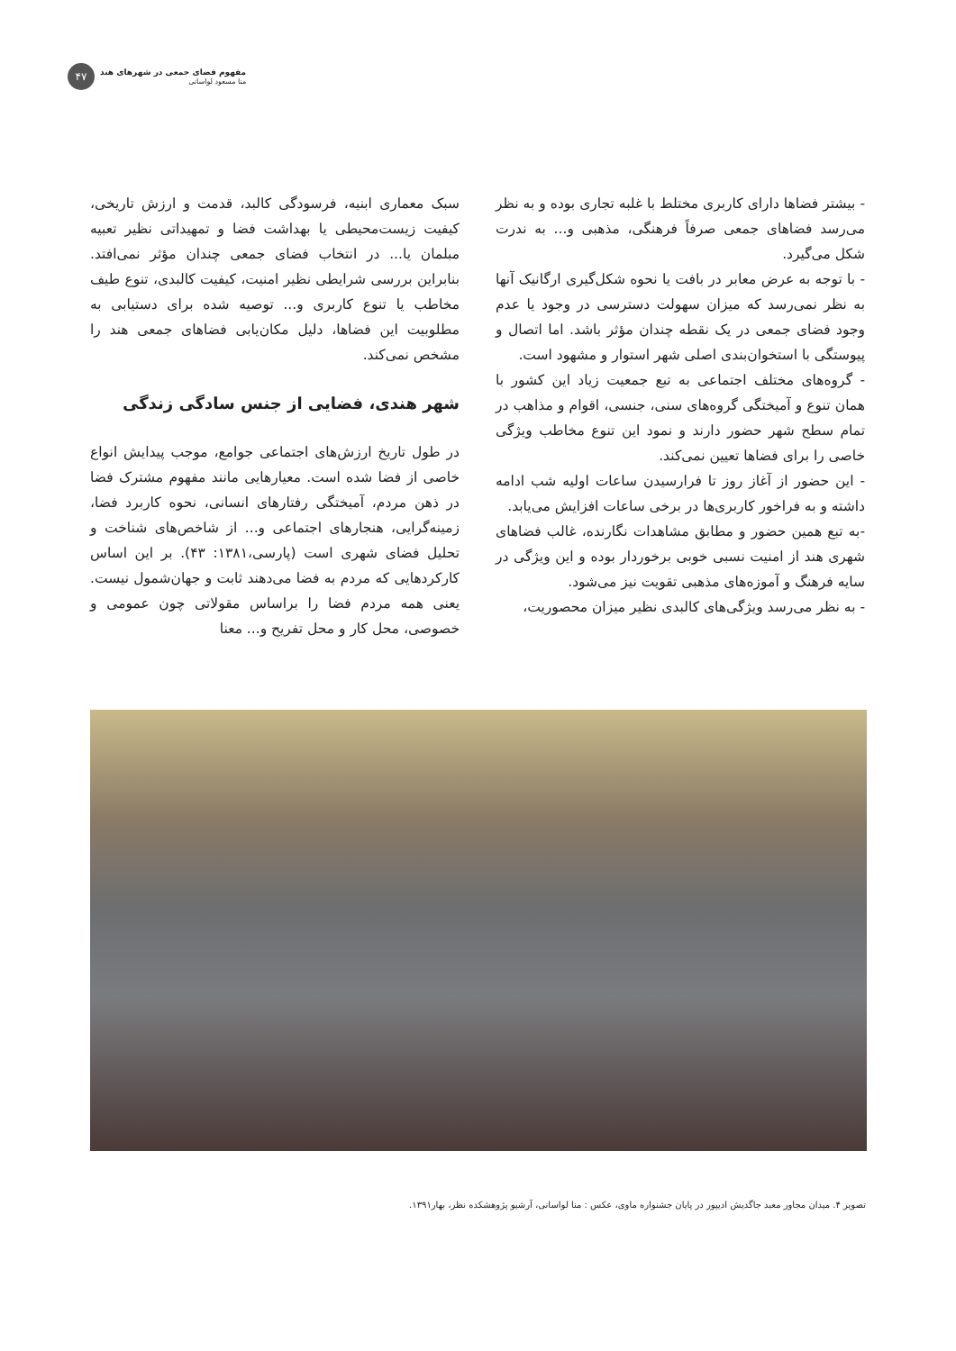۴۷
مفهوم فضای جمعی در شهرهای هند
منا مسعود لواسانی
- بیشتر فضاها دارای کاربری مختلط با غلبه تجاری بوده و به نظر می‌رسد فضاهای جمعی صرفاً فرهنگی، مذهبی و... به ندرت شکل می‌گیرد.
- با توجه به عرض معابر در بافت یا نحوه شکل‌گیری ارگانیک آنها به نظر نمی‌رسد که میزان سهولت دسترسی در وجود یا عدم وجود فضای جمعی در یک نقطه چندان مؤثر باشد. اما اتصال و پیوستگی با استخوان‌بندی اصلی شهر استوار و مشهود است.
- گروه‌های مختلف اجتماعی به تبع جمعیت زیاد این کشور با همان تنوع و آمیختگی گروه‌های سنی، جنسی، اقوام و مذاهب در تمام سطح شهر حضور دارند و نمود این تنوع مخاطب ویژگی خاصی را برای فضاها تعیین نمی‌کند.
- این حضور از آغاز روز تا فرارسیدن ساعات اولیه شب ادامه داشته و به فراخور کاربری‌ها در برخی ساعات افزایش می‌یابد.
-به تبع همین حضور و مطابق مشاهدات نگارنده، غالب فضاهای شهری هند از امنیت نسبی خوبی برخوردار بوده و این ویژگی در سایه فرهنگ و آموزه‌های مذهبی تقویت نیز می‌شود.
- به نظر می‌رسد ویژگی‌های کالبدی نظیر میزان محصوریت،
سبک معماری ابنیه، فرسودگی کالبد، قدمت و ارزش تاریخی، کیفیت زیست‌محیطی یا بهداشت فضا و تمهیداتی نظیر تعبیه مبلمان یا... در انتخاب فضای جمعی چندان مؤثر نمی‌افتد. بنابراین بررسی شرایطی نظیر امنیت، کیفیت کالبدی، تنوع طیف مخاطب یا تنوع کاربری و... توصیه شده برای دستیابی به مطلوبیت این فضاها، دلیل مکان‌یابی فضاهای جمعی هند را مشخص نمی‌کند.
شهر هندی، فضایی از جنس سادگی زندگی
در طول تاریخ ارزش‌های اجتماعی جوامع، موجب پیدایش انواع خاصی از فضا شده است. معیارهایی مانند مفهوم مشترک فضا در ذهن مردم، آمیختگی رفتارهای انسانی، نحوه کاربرد فضا، زمینه‌گرایی، هنجارهای اجتماعی و... از شاخص‌های شناخت و تحلیل فضای شهری است (پارسی،۱۳۸۱: ۴۳). بر این اساس کارکردهایی که مردم به فضا می‌دهند ثابت و جهان‌شمول نیست. یعنی همه مردم فضا را براساس مقولاتی چون عمومی و خصوصی، محل کار و محل تفریح و... معنا
تصویر ۴. میدان مجاور معبد جاگدیش ادیپور در پایان جشنواره ماوی، عکس : منا لواسانی، آرشیو پژوهشکده نظر، بهار۱۳۹۱.